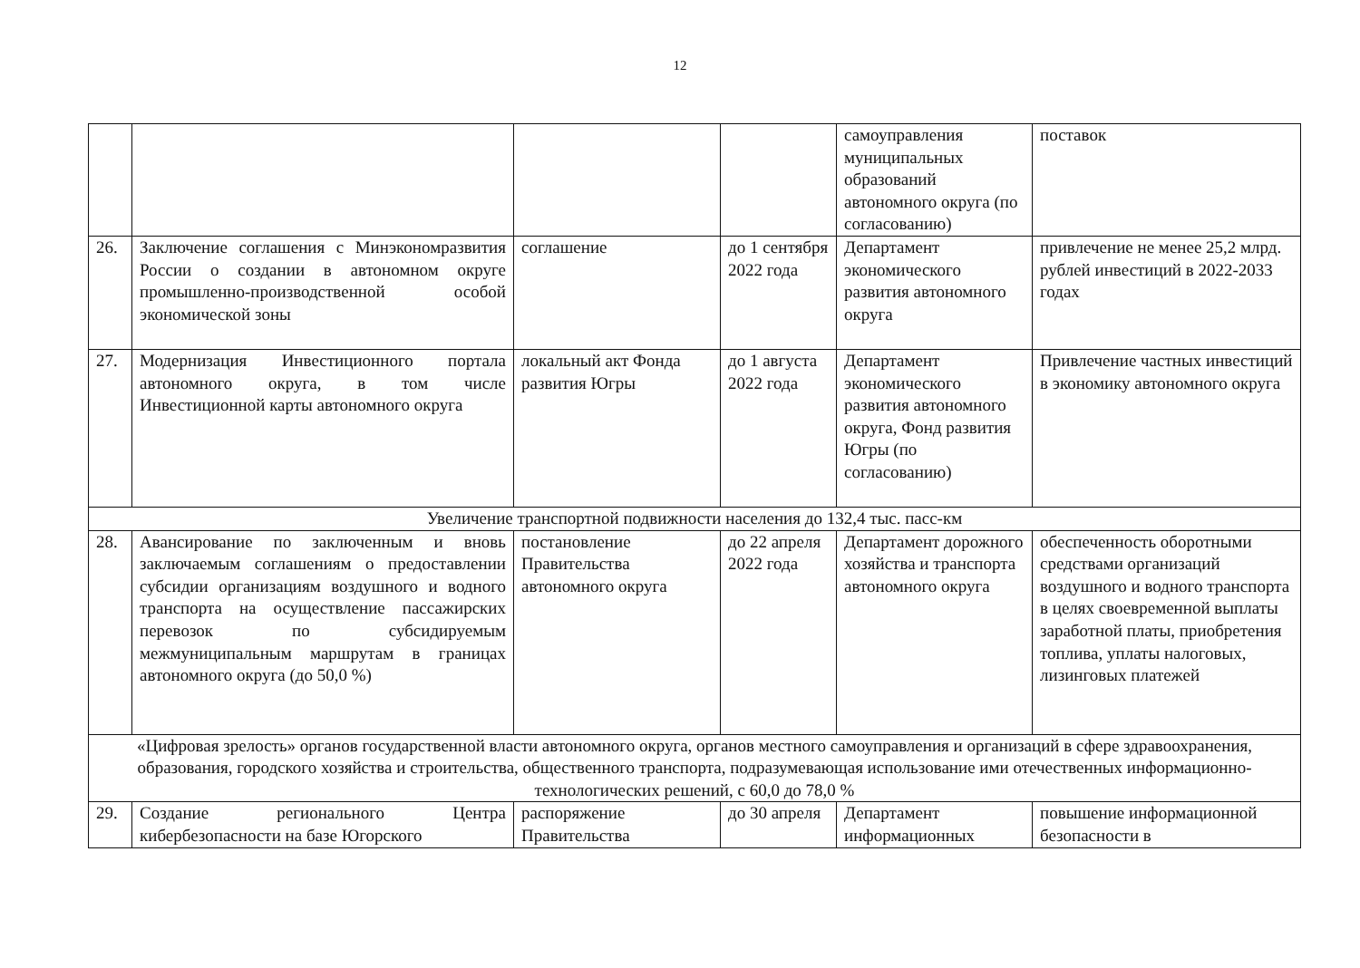12
| | | | | самоуправления муниципальных образований автономного округа (по согласованию) | поставок |
| 26. | Заключение соглашения с Минэкономразвития России о создании в автономном округе промышленно-производственной особой экономической зоны | соглашение | до 1 сентября 2022 года | Департамент экономического развития автономного округа | привлечение не менее 25,2 млрд. рублей инвестиций в 2022-2033 годах |
| 27. | Модернизация Инвестиционного портала автономного округа, в том числе Инвестиционной карты автономного округа | локальный акт Фонда развития Югры | до 1 августа 2022 года | Департамент экономического развития автономного округа, Фонд развития Югры (по согласованию) | Привлечение частных инвестиций в экономику автономного округа |
| Увеличение транспортной подвижности населения до 132,4 тыс. пасс-км | | | | | |
| 28. | Авансирование по заключенным и вновь заключаемым соглашениям о предоставлении субсидии организациям воздушного и водного транспорта на осуществление пассажирских перевозок по субсидируемым межмуниципальным маршрутам в границах автономного округа (до 50,0 %) | постановление Правительства автономного округа | до 22 апреля 2022 года | Департамент дорожного хозяйства и транспорта автономного округа | обеспеченность оборотными средствами организаций воздушного и водного транспорта в целях своевременной выплаты заработной платы, приобретения топлива, уплаты налоговых, лизинговых платежей |
| «Цифровая зрелость» органов государственной власти автономного округа, органов местного самоуправления и организаций в сфере здравоохранения, образования, городского хозяйства и строительства, общественного транспорта, подразумевающая использование ими отечественных информационно-технологических решений, с 60,0 до 78,0 % | | | | | |
| 29. | Создание регионального Центра кибербезопасности на базе Югорского | распоряжение Правительства | до 30 апреля | Департамент информационных | повышение информационной безопасности в |